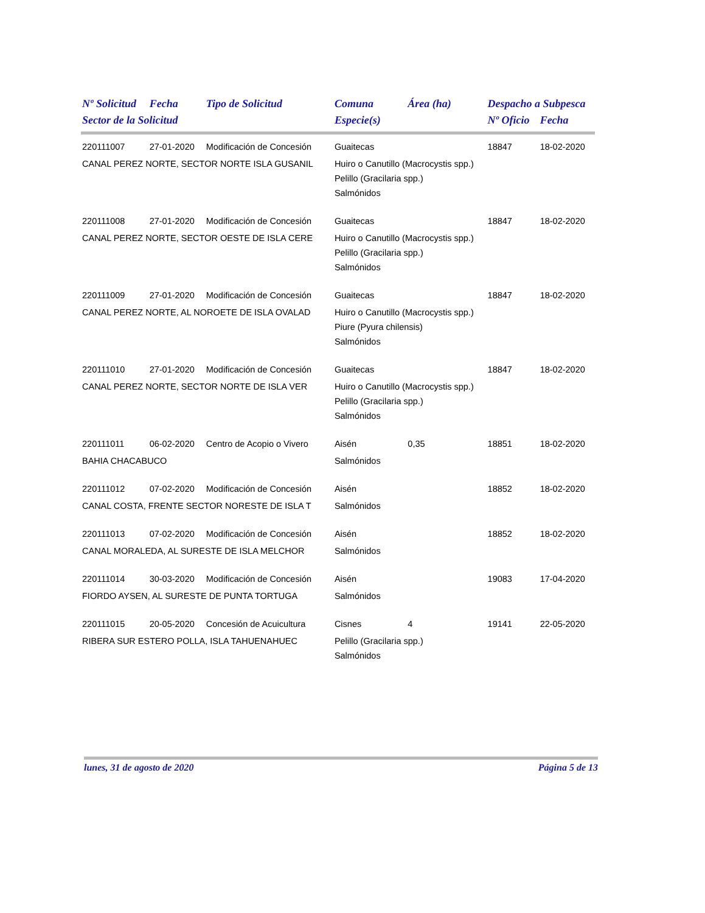| Nº Solicitud | Fecha | Tipo de Solicitud | Comuna | Área (ha) | Despacho a Subpesca | |
| --- | --- | --- | --- | --- | --- | --- |
| Sector de la Solicitud | | | Especie(s) | | Nº Oficio | Fecha |
| 220111007 | 27-01-2020 | Modificación de Concesión | Guaitecas | | 18847 | 18-02-2020 |
| CANAL PEREZ NORTE, SECTOR NORTE ISLA GUSANIL | | | Huiro o Canutillo (Macrocystis spp.) Pelillo (Gracilaria spp.) Salmónidos | | | |
| 220111008 | 27-01-2020 | Modificación de Concesión | Guaitecas | | 18847 | 18-02-2020 |
| CANAL PEREZ NORTE, SECTOR OESTE DE ISLA CERE | | | Huiro o Canutillo (Macrocystis spp.) Pelillo (Gracilaria spp.) Salmónidos | | | |
| 220111009 | 27-01-2020 | Modificación de Concesión | Guaitecas | | 18847 | 18-02-2020 |
| CANAL PEREZ NORTE, AL NOROETE DE ISLA OVALAD | | | Huiro o Canutillo (Macrocystis spp.) Piure (Pyura chilensis) Salmónidos | | | |
| 220111010 | 27-01-2020 | Modificación de Concesión | Guaitecas | | 18847 | 18-02-2020 |
| CANAL PEREZ NORTE, SECTOR NORTE DE ISLA VER | | | Huiro o Canutillo (Macrocystis spp.) Pelillo (Gracilaria spp.) Salmónidos | | | |
| 220111011 | 06-02-2020 | Centro de Acopio o Vivero | Aisén | 0,35 | 18851 | 18-02-2020 |
| BAHIA CHACABUCO | | | Salmónidos | | | |
| 220111012 | 07-02-2020 | Modificación de Concesión | Aisén | | 18852 | 18-02-2020 |
| CANAL COSTA, FRENTE SECTOR NORESTE DE ISLA T | | | Salmónidos | | | |
| 220111013 | 07-02-2020 | Modificación de Concesión | Aisén | | 18852 | 18-02-2020 |
| CANAL MORALEDA, AL SURESTE DE ISLA MELCHOR | | | Salmónidos | | | |
| 220111014 | 30-03-2020 | Modificación de Concesión | Aisén | | 19083 | 17-04-2020 |
| FIORDO AYSEN, AL SURESTE DE PUNTA TORTUGA | | | Salmónidos | | | |
| 220111015 | 20-05-2020 | Concesión de Acuicultura | Cisnes | 4 | 19141 | 22-05-2020 |
| RIBERA SUR ESTERO POLLA, ISLA TAHUENAHUEC | | | Pelillo (Gracilaria spp.) Salmónidos | | | |
lunes, 31 de agosto de 2020 Página 5 de 13